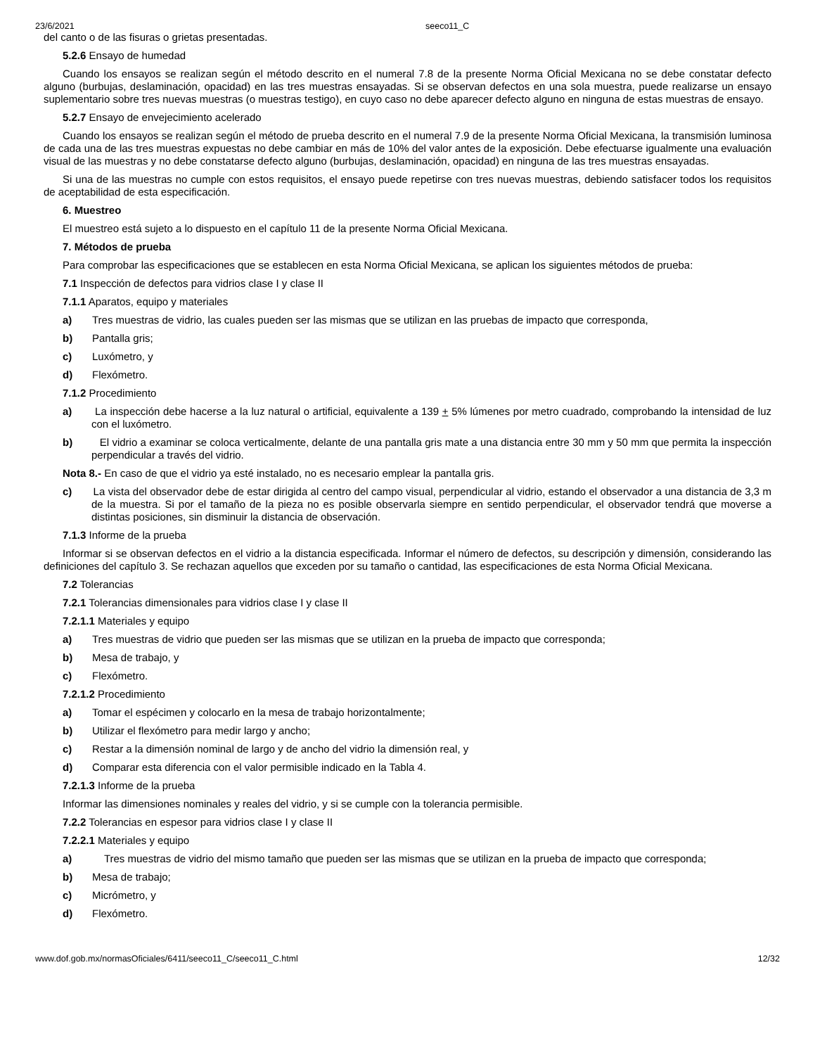23/6/2021 seeco11_C
del canto o de las fisuras o grietas presentadas.
5.2.6 Ensayo de humedad
Cuando los ensayos se realizan según el método descrito en el numeral 7.8 de la presente Norma Oficial Mexicana no se debe constatar defecto alguno (burbujas, deslaminación, opacidad) en las tres muestras ensayadas. Si se observan defectos en una sola muestra, puede realizarse un ensayo suplementario sobre tres nuevas muestras (o muestras testigo), en cuyo caso no debe aparecer defecto alguno en ninguna de estas muestras de ensayo.
5.2.7 Ensayo de envejecimiento acelerado
Cuando los ensayos se realizan según el método de prueba descrito en el numeral 7.9 de la presente Norma Oficial Mexicana, la transmisión luminosa de cada una de las tres muestras expuestas no debe cambiar en más de 10% del valor antes de la exposición. Debe efectuarse igualmente una evaluación visual de las muestras y no debe constatarse defecto alguno (burbujas, deslaminación, opacidad) en ninguna de las tres muestras ensayadas.
Si una de las muestras no cumple con estos requisitos, el ensayo puede repetirse con tres nuevas muestras, debiendo satisfacer todos los requisitos de aceptabilidad de esta especificación.
6. Muestreo
El muestreo está sujeto a lo dispuesto en el capítulo 11 de la presente Norma Oficial Mexicana.
7. Métodos de prueba
Para comprobar las especificaciones que se establecen en esta Norma Oficial Mexicana, se aplican los siguientes métodos de prueba:
7.1 Inspección de defectos para vidrios clase I y clase II
7.1.1 Aparatos, equipo y materiales
a) Tres muestras de vidrio, las cuales pueden ser las mismas que se utilizan en las pruebas de impacto que corresponda,
b) Pantalla gris;
c) Luxómetro, y
d) Flexómetro.
7.1.2 Procedimiento
a) La inspección debe hacerse a la luz natural o artificial, equivalente a 139 + 5% lúmenes por metro cuadrado, comprobando la intensidad de luz con el luxómetro.
b) El vidrio a examinar se coloca verticalmente, delante de una pantalla gris mate a una distancia entre 30 mm y 50 mm que permita la inspección perpendicular a través del vidrio.
Nota 8.- En caso de que el vidrio ya esté instalado, no es necesario emplear la pantalla gris.
c) La vista del observador debe de estar dirigida al centro del campo visual, perpendicular al vidrio, estando el observador a una distancia de 3,3 m de la muestra. Si por el tamaño de la pieza no es posible observarla siempre en sentido perpendicular, el observador tendrá que moverse a distintas posiciones, sin disminuir la distancia de observación.
7.1.3 Informe de la prueba
Informar si se observan defectos en el vidrio a la distancia especificada. Informar el número de defectos, su descripción y dimensión, considerando las definiciones del capítulo 3. Se rechazan aquellos que exceden por su tamaño o cantidad, las especificaciones de esta Norma Oficial Mexicana.
7.2 Tolerancias
7.2.1 Tolerancias dimensionales para vidrios clase I y clase II
7.2.1.1 Materiales y equipo
a) Tres muestras de vidrio que pueden ser las mismas que se utilizan en la prueba de impacto que corresponda;
b) Mesa de trabajo, y
c) Flexómetro.
7.2.1.2 Procedimiento
a) Tomar el espécimen y colocarlo en la mesa de trabajo horizontalmente;
b) Utilizar el flexómetro para medir largo y ancho;
c) Restar a la dimensión nominal de largo y de ancho del vidrio la dimensión real, y
d) Comparar esta diferencia con el valor permisible indicado en la Tabla 4.
7.2.1.3 Informe de la prueba
Informar las dimensiones nominales y reales del vidrio, y si se cumple con la tolerancia permisible.
7.2.2 Tolerancias en espesor para vidrios clase I y clase II
7.2.2.1 Materiales y equipo
a) Tres muestras de vidrio del mismo tamaño que pueden ser las mismas que se utilizan en la prueba de impacto que corresponda;
b) Mesa de trabajo;
c) Micrómetro, y
d) Flexómetro.
www.dof.gob.mx/normasOficiales/6411/seeco11_C/seeco11_C.html 12/32